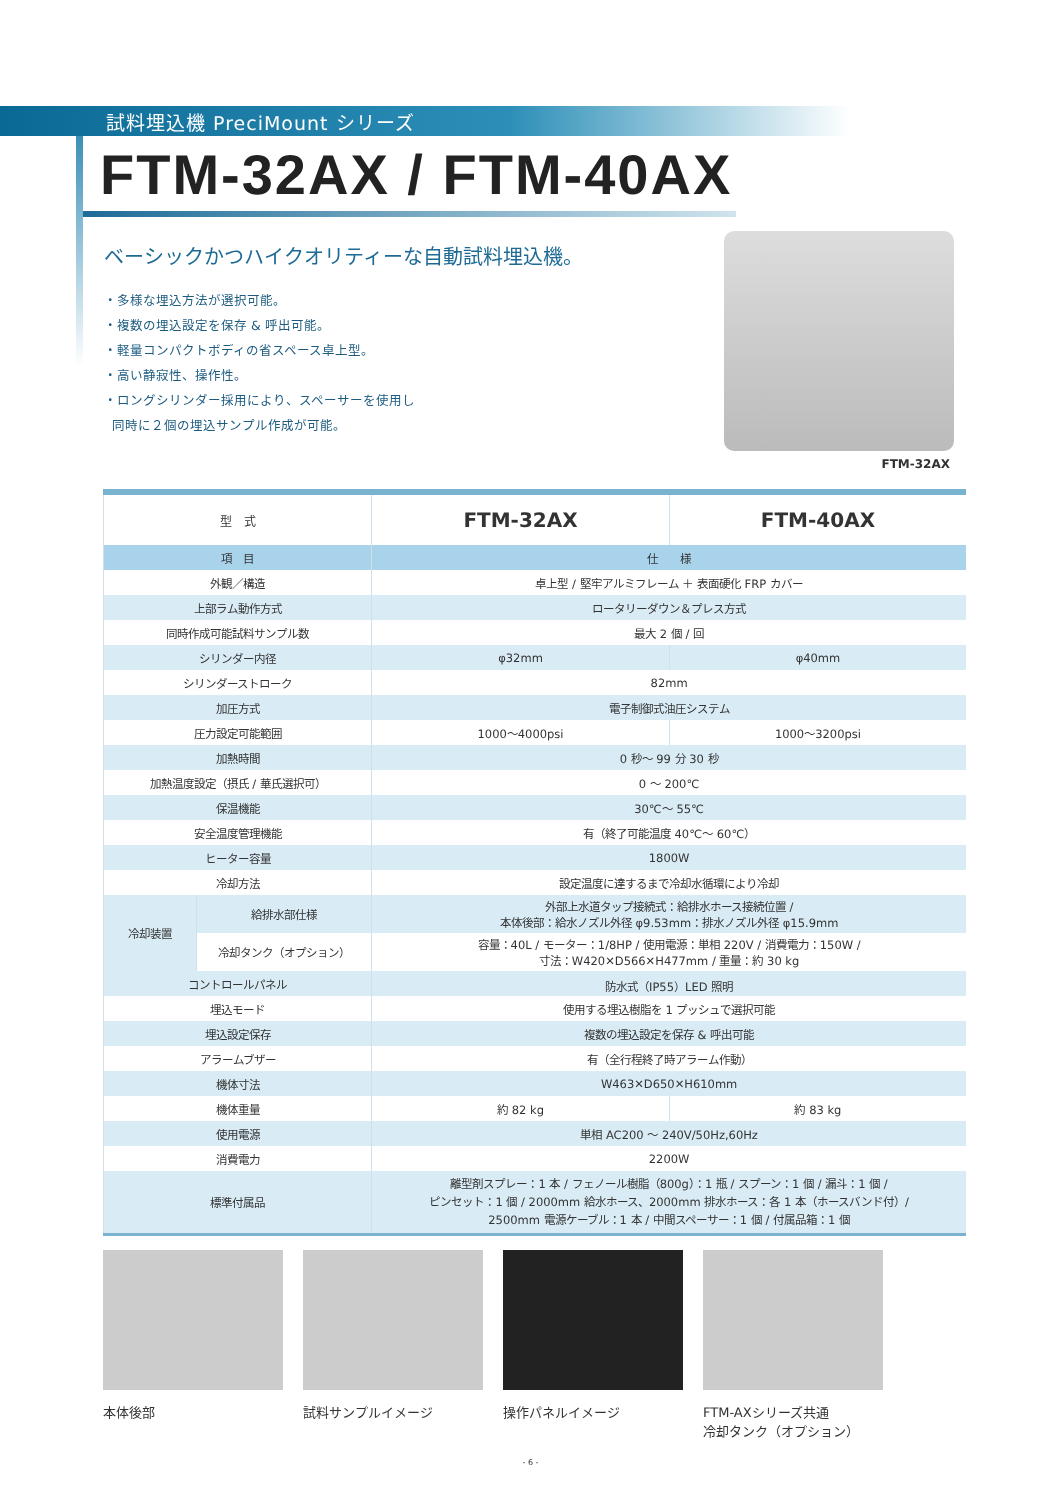試料埋込機 PreciMount シリーズ
FTM-32AX / FTM-40AX
ベーシックかつハイクオリティーな自動試料埋込機。
・多様な埋込方法が選択可能。
・複数の埋込設定を保存 & 呼出可能。
・軽量コンパクトボディの省スペース卓上型。
・高い静寂性、操作性。
・ロングシリンダー採用により、スペーサーを使用し
同時に２個の埋込サンプル作成が可能。
FTM-32AX
| 型 式 | | FTM-32AX | FTM-40AX |
| --- | --- | --- | --- |
| 項 目 | | 仕 様 | |
| 外観／構造 | | 卓上型 / 堅牢アルミフレーム ＋ 表面硬化 FRP カバー | |
| 上部ラム動作方式 | | ロータリーダウン＆プレス方式 | |
| 同時作成可能試料サンプル数 | | 最大 2 個 / 回 | |
| シリンダー内径 | | φ32mm | φ40mm |
| シリンダーストローク | | 82mm | |
| 加圧方式 | | 電子制御式油圧システム | |
| 圧力設定可能範囲 | | 1000～4000psi | 1000～3200psi |
| 加熱時間 | | 0 秒～ 99 分 30 秒 | |
| 加熱温度設定（摂氏 / 華氏選択可） | | 0 ～ 200℃ | |
| 保温機能 | | 30℃～ 55℃ | |
| 安全温度管理機能 | | 有（終了可能温度 40℃～ 60℃） | |
| ヒーター容量 | | 1800W | |
| 冷却方法 | | 設定温度に達するまで冷却水循環により冷却 | |
| 冷却装置 | 給排水部仕様 | 外部上水道タップ接続式：給排水ホース接続位置 / 本体後部：給水ノズル外径 φ9.53mm：排水ノズル外径 φ15.9mm | |
| | 冷却タンク（オプション） | 容量：40L / モーター：1/8HP / 使用電源：単相 220V / 消費電力：150W / 寸法：W420✕D566✕H477mm / 重量：約 30 kg | |
| コントロールパネル | | 防水式（IP55）LED 照明 | |
| 埋込モード | | 使用する埋込樹脂を 1 プッシュで選択可能 | |
| 埋込設定保存 | | 複数の埋込設定を保存 & 呼出可能 | |
| アラームブザー | | 有（全行程終了時アラーム作動） | |
| 機体寸法 | | W463✕D650✕H610mm | |
| 機体重量 | | 約 82 kg | 約 83 kg |
| 使用電源 | | 単相 AC200 ～ 240V/50Hz,60Hz | |
| 消費電力 | | 2200W | |
| 標準付属品 | | 離型剤スプレー：1 本 / フェノール樹脂（800g）：1 瓶 / スプーン：1 個 / 漏斗：1 個 / ピンセット：1 個 / 2000mm 給水ホース、2000mm 排水ホース：各 1 本（ホースバンド付）/ 2500mm 電源ケーブル：1 本 / 中間スペーサー：1 個 / 付属品箱：1 個 | |
本体後部 試料サンプルイメージ 操作パネルイメージ FTM-AXシリーズ共通
冷却タンク（オプション）
- 6 -